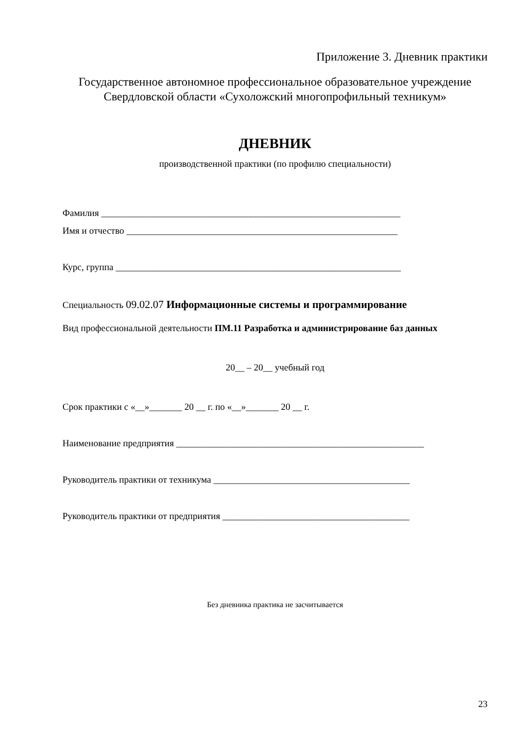Приложение 3. Дневник практики
Государственное автономное профессиональное образовательное учреждение
Свердловской области «Сухоложский многопрофильный техникум»
ДНЕВНИК
производственной практики (по профилю специальности)
Фамилия ________________________________________________________________
Имя и отчество __________________________________________________________
Курс, группа _____________________________________________________________
Специальность 09.02.07 Информационные системы и программирование
Вид профессиональной деятельности ПМ.11 Разработка и администрирование баз данных
20__ – 20__ учебный год
Срок практики с «__»_______ 20 __ г. по «__»_______ 20 __ г.
Наименование предприятия _____________________________________________________
Руководитель практики от техникума __________________________________________
Руководитель практики от предприятия ________________________________________
Без дневника практика не засчитывается
23